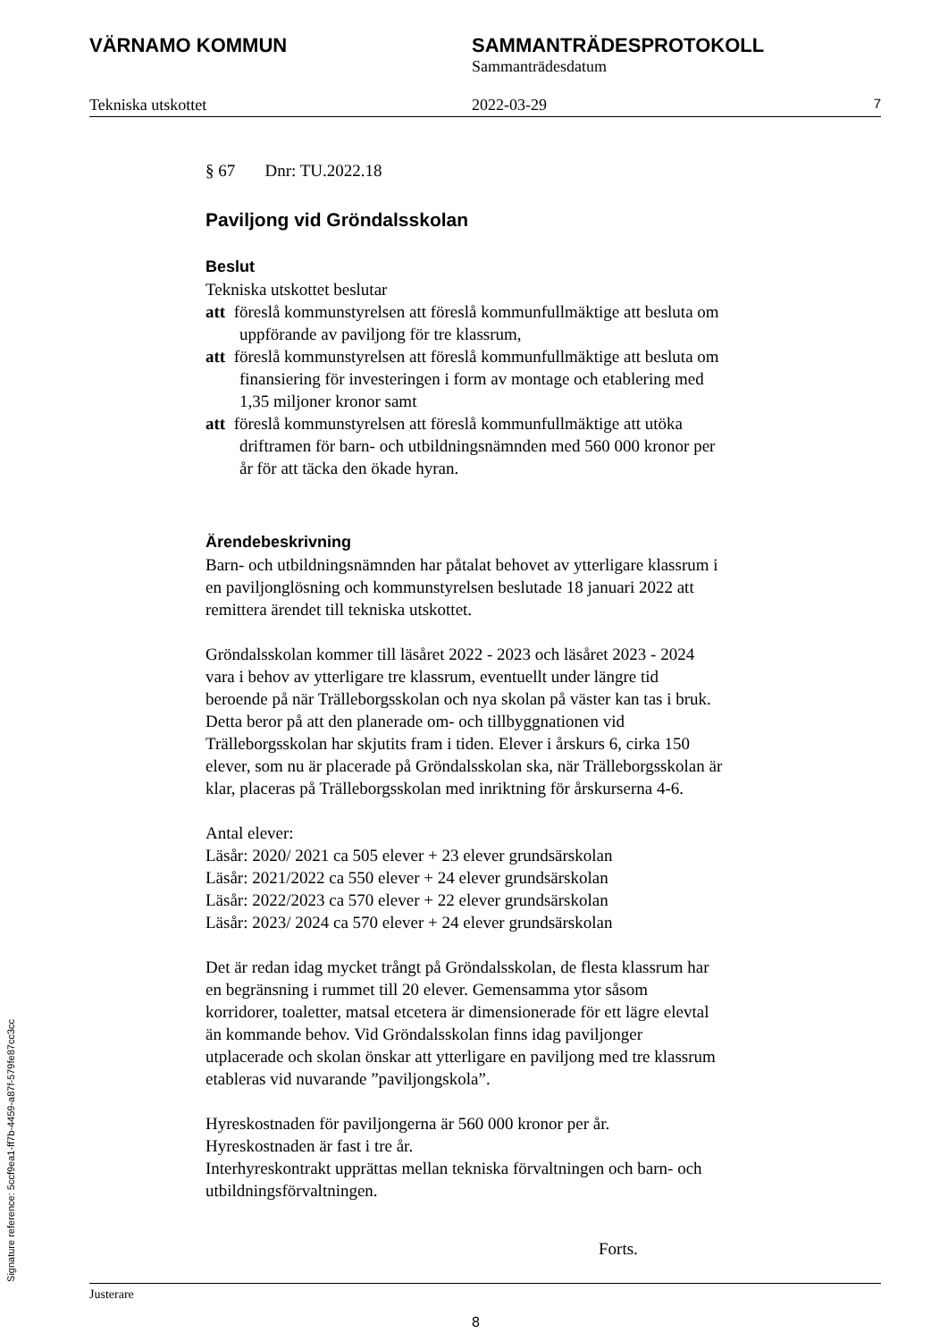VÄRNAMO KOMMUN SAMMANTRÄDESPROTOKOLL
Sammanträdesdatum
Tekniska utskottet 2022-03-29
7
§ 67 Dnr: TU.2022.18
Paviljong vid Gröndalsskolan
Beslut
Tekniska utskottet beslutar
att föreslå kommunstyrelsen att föreslå kommunfullmäktige att besluta om uppförande av paviljong för tre klassrum,
att föreslå kommunstyrelsen att föreslå kommunfullmäktige att besluta om finansiering för investeringen i form av montage och etablering med 1,35 miljoner kronor samt
att föreslå kommunstyrelsen att föreslå kommunfullmäktige att utöka driftramen för barn- och utbildningsnämnden med 560 000 kronor per år för att täcka den ökade hyran.
Ärendebeskrivning
Barn- och utbildningsnämnden har påtalat behovet av ytterligare klassrum i en paviljonglösning och kommunstyrelsen beslutade 18 januari 2022 att remittera ärendet till tekniska utskottet.
Gröndalsskolan kommer till läsåret 2022 - 2023 och läsåret 2023 - 2024 vara i behov av ytterligare tre klassrum, eventuellt under längre tid beroende på när Trälleborgsskolan och nya skolan på väster kan tas i bruk. Detta beror på att den planerade om- och tillbyggnationen vid Trälleborgsskolan har skjutits fram i tiden. Elever i årskurs 6, cirka 150 elever, som nu är placerade på Gröndalsskolan ska, när Trälleborgsskolan är klar, placeras på Trälleborgsskolan med inriktning för årskurserna 4-6.
Antal elever:
Läsår: 2020/ 2021 ca 505 elever + 23 elever grundsärskolan
Läsår: 2021/2022 ca 550 elever + 24 elever grundsärskolan
Läsår: 2022/2023 ca 570 elever + 22 elever grundsärskolan
Läsår: 2023/ 2024 ca 570 elever + 24 elever grundsärskolan
Det är redan idag mycket trångt på Gröndalsskolan, de flesta klassrum har en begränsning i rummet till 20 elever. Gemensamma ytor såsom korridorer, toaletter, matsal etcetera är dimensionerade för ett lägre elevtal än kommande behov. Vid Gröndalsskolan finns idag paviljonger utplacerade och skolan önskar att ytterligare en paviljong med tre klassrum etableras vid nuvarande ”paviljongskola”.
Hyreskostnaden för paviljongerna är 560 000 kronor per år.
Hyreskostnaden är fast i tre år.
Interhyreskontrakt upprättas mellan tekniska förvaltningen och barn- och utbildningsförvaltningen.
Forts.
Justerare
8
Signature reference: 5ccf9ea1-ff7b-4459-a87f-579fe87cc3cc